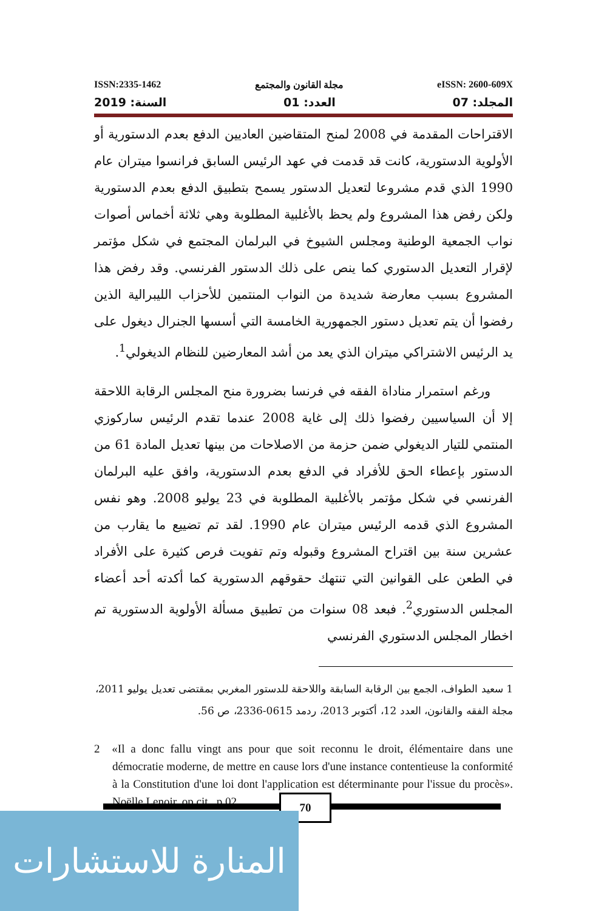ISSN:2335-1462 مجلة القانون والمجتمع eISSN: 2600-609X
المجلد: 07 العدد: 01 السنة: 2019
الاقتراحات المقدمة في 2008 لمنح المتقاضين العاديين الدفع بعدم الدستورية أو الأولوية الدستورية، كانت قد قدمت في عهد الرئيس السابق فرانسوا ميتران عام 1990 الذي قدم مشروعا لتعديل الدستور يسمح بتطبيق الدفع بعدم الدستورية ولكن رفض هذا المشروع ولم يحظ بالأغلبية المطلوبة وهي ثلاثة أخماس أصوات نواب الجمعية الوطنية ومجلس الشيوخ في البرلمان المجتمع في شكل مؤتمر لإقرار التعديل الدستوري كما ينص على ذلك الدستور الفرنسي. وقد رفض هذا المشروع بسبب معارضة شديدة من النواب المنتمين للأحزاب الليبرالية الذين رفضوا أن يتم تعديل دستور الجمهورية الخامسة التي أسسها الجنرال ديغول على يد الرئيس الاشتراكي ميتران الذي يعد من أشد المعارضين للنظام الديغولي<sup>1</sup>.
ورغم استمرار مناداة الفقه في فرنسا بضرورة منح المجلس الرقابة اللاحقة إلا أن السياسيين رفضوا ذلك إلى غاية 2008 عندما تقدم الرئيس ساركوزي المنتمي للتيار الديغولي ضمن حزمة من الاصلاحات من بينها تعديل المادة 61 من الدستور بإعطاء الحق للأفراد في الدفع بعدم الدستورية، وافق عليه البرلمان الفرنسي في شكل مؤتمر بالأغلبية المطلوبة في 23 يوليو 2008. وهو نفس المشروع الذي قدمه الرئيس ميتران عام 1990. لقد تم تضييع ما يقارب من عشرين سنة بين اقتراح المشروع وقبوله وتم تفويت فرص كثيرة على الأفراد في الطعن على القوانين التي تنتهك حقوقهم الدستورية كما أكدته أحد أعضاء المجلس الدستوري<sup>2</sup>. فبعد 08 سنوات من تطبيق مسألة الأولوية الدستورية تم اخطار المجلس الدستوري الفرنسي
1 سعيد الطواف، الجمع بين الرقابة السابقة واللاحقة للدستور المغربي بمقتضى تعديل يوليو 2011، مجلة الفقه والقانون، العدد 12، أكتوبر 2013، ردمد 0615-2336، ص 56.
2 «Il a donc fallu vingt ans pour que soit reconnu le droit, élémentaire dans une démocratie moderne, de mettre en cause lors d'une instance contentieuse la conformité à la Constitution d'une loi dont l'application est déterminante pour l'issue du procès». Noëlle Lenoir, op.cit., p.02.
70
المنارة للاستشارات